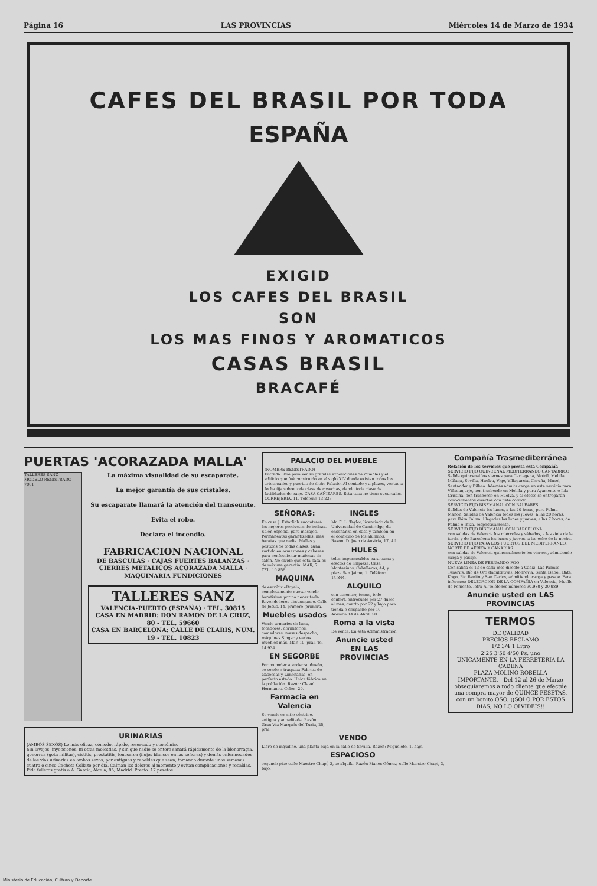Página 16 LAS PROVINCIAS Miércoles 14 de Marzo de 1934
CAFES DEL BRASIL POR TODA
ESPAÑA
EXIGID
LOS CAFES DEL BRASIL
SON
LOS MAS FINOS Y AROMATICOS
CASAS BRASIL
BRACAFÉ
PUERTAS 'ACORAZADA MALLA'
TALLERES SANZ
MODELO REGISTRADO 7961
La máxima visualidad de su escaparate.
La mejor garantía de sus cristales.
Su escaparate llamará la atención del transeunte.
Evita el robo.
Declara el incendio.
FABRICACION NACIONAL
DE BASCULAS · CAJAS FUERTES BALANZAS · CIERRES METALICOS ACORAZADA MALLA · MAQUINARIA FUNDICIONES
TALLERES SANZ
VALENCIA-PUERTO (ESPAÑA) · TEL. 30815
CASA EN MADRID: DON RAMON DE LA CRUZ, 80 - TEL. 59660
CASA EN BARCELONA: CALLE DE CLARIS, NÚM. 19 - TEL. 10823
URINARIAS
(AMBOS SEXOS) Lo más eficaz, cómodo, rápido, reservado y económico
Sin lavajes, inyecciones, ni otras molestias, y sin que nadie se entere sanará rápidamente de la blenorragia, gonorrea (gota militar), cistitis, prostatitis, leucorrea (flujos blancos en las señoras) y demás enfermedades de las vías urinarias en ambos sexos, por antiguas y rebeldes que sean, tomando durante unas semanas cuatro o cinco Cachets Collazo por día. Calman los dolores al momento y evitan complicaciones y recaídas. Pida folletos gratis a A. García, Alcalá, 85, Madrid. Precio: 17 pesetas.
PALACIO DEL MUEBLE
(NOMBRE REGISTRADO)
Entrada libre para ver su grandes exposiciones de muebles y el edificio que fué construido en el siglo XIV donde existen todos los artesonados y puertas de dicho Palacio. Al contado y a plazos, ventas a fecha fija sobre toda clase de cosechas, dando toda clase de facilidades de pago. CASA CAÑIZARES. Esta casa no tiene sucursales. CORREJERIA, 11. Teléfono 13.235
SEÑORAS:
En casa J. Estarlich encontrará los mejores productos de belleza. Salón especial para masajes. Permanentes garantizadas, más baratas que nadie. Mallas y postizos de todas clases. Gran surtido en armazones y cabezas para confeccionar muñecas de salón. No olvide que esta casa es de máxima garantía. MAR, 7. TEL. 10 856.
MAQUINA
de escribir «Royal», completamente nueva; vendo baratísima por no necesitarla. Revendedores abstenganse. Calle de Jesús, 14, primero, primera.
Muebles usados
Vendo armarios de luna, tocadores, dormitorios, comedores, mesas despacho, máquinas Singer y varios muebles más. Mar, 10, pral. Tel 14 934
EN SEGORBE
Por no poder atender su dueño, se vende o traspasa Fábrica de Gaseosas y Limonadas, en perfecto estado. Unica fábrica en la población. Razón: Clavel Hermanos, Colón, 29.
Farmacia en Valencia
Se vende en sitio céntrico, antigua y acreditada. Razón: Gran Vía Marqués del Turia, 25, pral.
INGLES
Mr. E. L. Taylor, licenciado de la Universidad de Cambridge, da enseñanza en casa y también en el domicilio de los alumnos. Razón: D. Juan de Austria, 17, 4.º
HULES
telas impermeables para cama y efectos de limpieza. Casa Montesinos, Caballeros, 44, y plaza San Jaime, 1. Teléfono 14.844.
ALQUILO
con ascensor, termo, todo confort, entresuelo por 27 duros al mes; cuarto por 22 y bajo para tienda o despacho por 10. Avenida 14 de Abril, 50.
Roma a la vista
De venta: En esta Administración
Anuncie usted EN LAS PROVINCIAS
VENDO
Libre de inquilino, una planta baja en la calle de Sevilla. Razón: Miguelete, 1, bajo.
ESPACIOSO
segundo piso calle Maestro Chapí, 3, se alquila. Razón Pianos Gómez, calle Maestro Chapí, 3, bajo.
Compañía Trasmediterránea
Relación de los servicios que presta esta Compañía
SERVICIO FIJO QUINCENAL MEDITERRANEO CANTABRICO
Salida quincenal los viernes para Cartagena, Motril, Melilla, Málaga, Sevilla, Huelva, Vigo, Villagarcía, Coruña, Musel, Santander y Bilbao. Además admite carga en este servicio para Villasanjurjo, con trasbordo en Melilla y para Ayamonte e Isla Cristina, con trasbordo en Huelva, y al efecto se entregarán conocimientos directos con flete corrido.
SERVICIO FIJO BISEMANAL CON BALEARES
Salidas de Valencia los lunes, a las 20 horas, para Palma Mahón. Salidas de Valencia todos los jueves, a las 20 horas, para Ibiza Palma. Llegadas los lunes y jueves, a las 7 horas, de Palma e Ibiza, respectivamente.
SERVICIO FIJO BISEMANAL CON BARCELONA
con salidas de Valencia los miércoles y sábados, a las siete de la tarde, y de Barcelona los lunes y jueves, a las ocho de la noche.
SERVICIO FIJO PARA LOS PUERTOS DEL MEDITERRANEO, NORTE DE AFRICA Y CANARIAS
con salidas de Valencia quincenalmente los viernes, admitiendo carga y pasaje.
NUEVA LINEA DE FERNANDO POO
Con salida el 13 de cada mes directo a Cádiz, Las Palmas, Tenerife, Río de Oro (facultativa), Monrovia, Santa Isabel, Bata, Kogo, Río Benito y San Carlos, admitiendo carga y pasaje. Para informes: DELEGACION DE LA COMPAÑIA en Valencia, Muelle de Poniente, letra A. Teléfonos números 30.980 y 30 989
Anuncie usted en LAS PROVINCIAS
TERMOS
DE CALIDAD
PRECIOS RECLAMO
1/2 3/4 1 Litro
2'25 3'50 4'50 Ps. uno
UNICAMENTE EN LA FERRETERIA LA CADENA
PLAZA MOLINO ROBELLA
IMPORTANTE.—Del 12 al 26 de Marzo obsequiaremos a todo cliente que efectúe una compra mayor de QUINCE PESETAS, con un bonito OSO. ¡¡SOLO POR ESTOS DIAS, NO LO OLVIDEIS!!
Ministerio de Educación, Cultura y Deporte